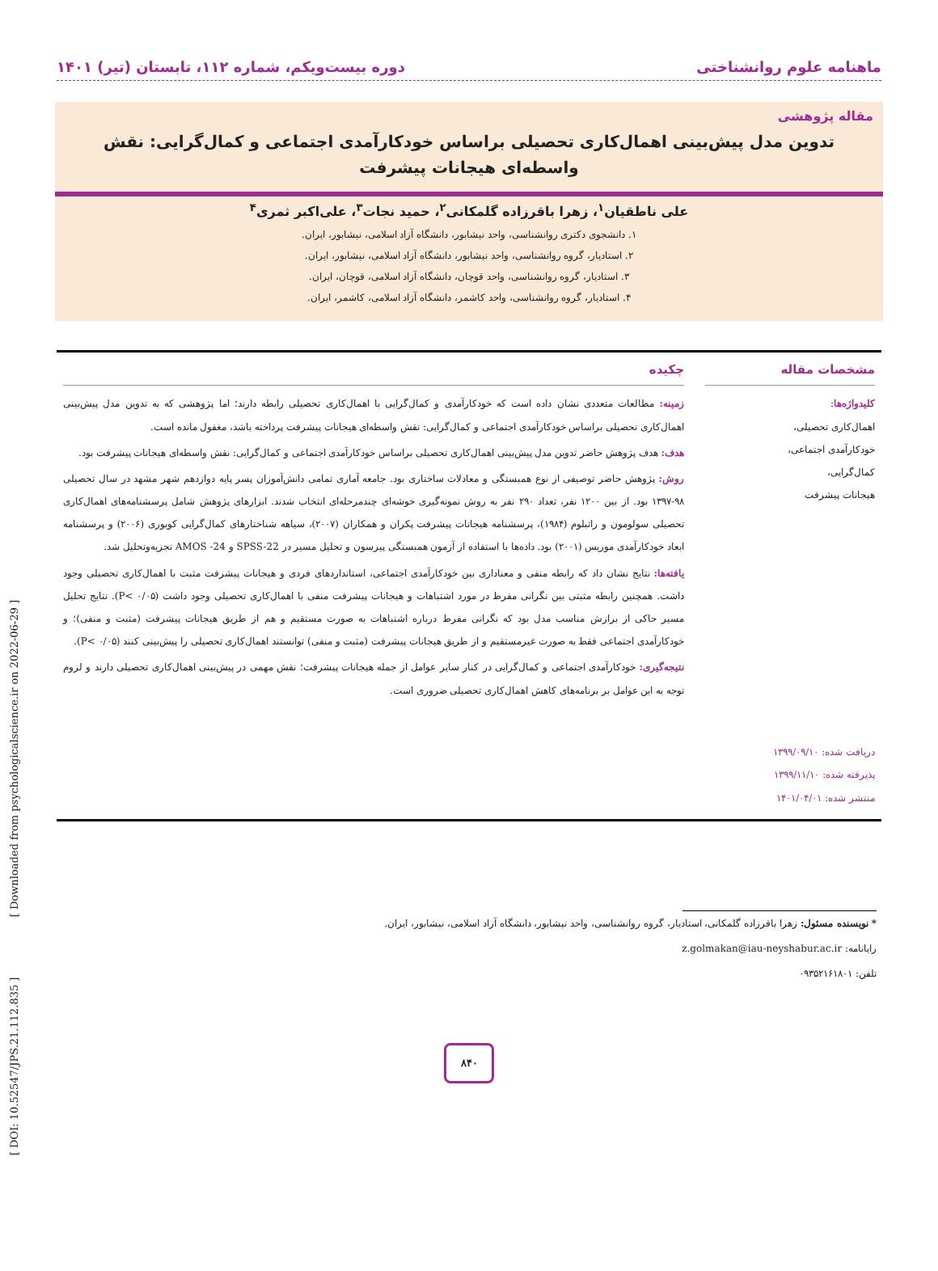ماهنامه علوم روانشناختی دوره بیست‌ویکم، شماره ۱۱۲، تابستان (تیر) ۱۴۰۱
مقاله پژوهشی
تدوین مدل پیش‌بینی اهمال‌کاری تحصیلی براساس خودکارآمدی اجتماعی و کمال‌گرایی: نقش واسطه‌ای هیجانات پیشرفت
علی ناطقیان<sup>۱</sup>، زهرا باقرزاده گلمکانی<sup>۲</sup>، حمید نجات<sup>۳</sup>، علی‌اکبر ثمری<sup>۴</sup>
۱. دانشجوی دکتری روانشناسی، واحد نیشابور، دانشگاه آزاد اسلامی، نیشابور، ایران.
۲. استادیار، گروه روانشناسی، واحد نیشابور، دانشگاه آزاد اسلامی، نیشابور، ایران.
۳. استادیار، گروه روانشناسی، واحد قوچان، دانشگاه آزاد اسلامی، قوچان، ایران.
۴. استادیار، گروه روانشناسی، واحد کاشمر، دانشگاه آزاد اسلامی، کاشمر، ایران.
مشخصات مقاله
کلیدواژه‌ها:
اهمال‌کاری تحصیلی،
خودکارآمدی اجتماعی،
کمال‌گرایی،
هیجانات پیشرفت
دریافت شده: ۱۳۹۹/۰۹/۱۰
پذیرفته شده: ۱۳۹۹/۱۱/۱۰
منتشر شده: ۱۴۰۱/۰۴/۰۱
چکیده
زمینه: مطالعات متعددی نشان داده است که خودکارآمدی و کمال‌گرایی با اهمال‌کاری تحصیلی رابطه دارند؛ اما پژوهشی که به تدوین مدل پیش‌بینی اهمال‌کاری تحصیلی براساس خودکارآمدی اجتماعی و کمال‌گرایی: نقش واسطه‌ای هیجانات پیشرفت پرداخته باشد، مغفول مانده است.
هدف: هدف پژوهش حاضر تدوین مدل پیش‌بینی اهمال‌کاری تحصیلی براساس خودکارآمدی اجتماعی و کمال‌گرایی: نقش واسطه‌ای هیجانات پیشرفت بود.
روش: پژوهش حاضر توصیفی از نوع همبستگی و معادلات ساختاری بود. جامعه آماری تمامی دانش‌آموزان پسر پایه دوازدهم شهر مشهد در سال تحصیلی ۹۸-۱۳۹۷ بود. از بین ۱۲۰۰ نفر، تعداد ۲۹۰ نفر به روش نمونه‌گیری خوشه‌ای چندمرحله‌ای انتخاب شدند. ابزارهای پژوهش شامل پرسشنامه‌های اهمال‌کاری تحصیلی سولومون و راثبلوم (۱۹۸۴)، پرسشنامه هیجانات پیشرفت پکران و همکاران (۲۰۰۷)، سیاهه شناختارهای کمال‌گرایی کوبوری (۲۰۰۶) و پرسشنامه ابعاد خودکارآمدی موریس (۲۰۰۱) بود. داده‌ها با استفاده از آزمون همبستگی پیرسون و تحلیل مسیر در SPSS-22 و AMOS -24 تجزیه‌وتحلیل شد.
یافته‌ها: نتایج نشان داد که رابطه منفی و معناداری بین خودکارآمدی اجتماعی، استانداردهای فردی و هیجانات پیشرفت مثبت با اهمال‌کاری تحصیلی وجود داشت. همچنین رابطه مثبتی بین نگرانی مفرط در مورد اشتباهات و هیجانات پیشرفت منفی با اهمال‌کاری تحصیلی وجود داشت (P< ۰/۰۵). نتایج تحلیل مسیر حاکی از برازش مناسب مدل بود که نگرانی مفرط درباره اشتباهات به صورت مستقیم و هم از طریق هیجانات پیشرفت (مثبت و منفی)؛ و خودکارآمدی اجتماعی فقط به صورت غیرمستقیم و از طریق هیجانات پیشرفت (مثبت و منفی) توانستند اهمال‌کاری تحصیلی را پیش‌بینی کنند (P< ۰/۰۵).
نتیجه‌گیری: خودکارآمدی اجتماعی و کمال‌گرایی در کنار سایر عوامل از جمله هیجانات پیشرفت؛ نقش مهمی در پیش‌بینی اهمال‌کاری تحصیلی دارند و لزوم توجه به این عوامل بر برنامه‌های کاهش اهمال‌کاری تحصیلی ضروری است.
* نویسنده مسئول: زهرا باقرزاده گلمکانی، استادیار، گروه روانشناسی، واحد نیشابور، دانشگاه آزاد اسلامی، نیشابور، ایران.
رایانامه: z.golmakan@iau-neyshabur.ac.ir
تلفن: ۰۹۳۵۲۱۶۱۸۰۱
۸۴۰
[ DOI: 10.52547/JPS.21.112.835 ] [ Downloaded from psychologicalscience.ir on 2022-06-29 ]